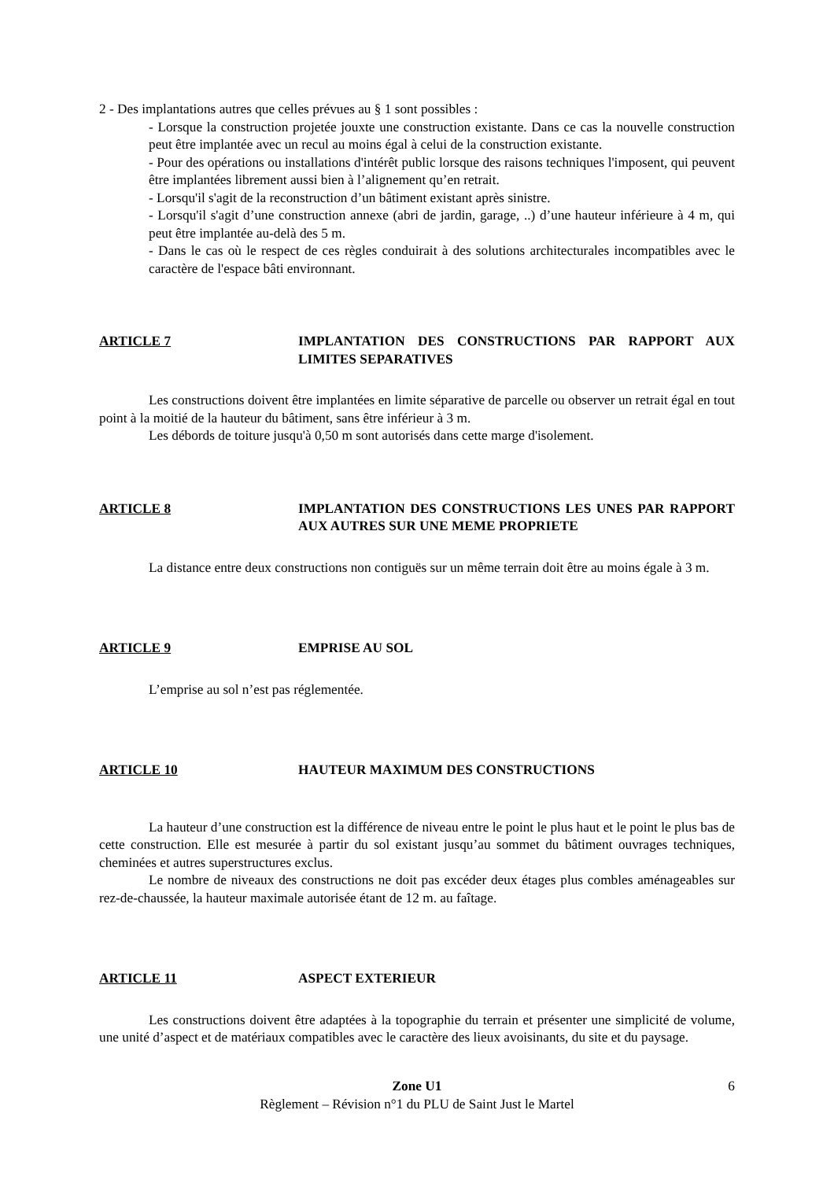2 - Des implantations autres que celles prévues au § 1 sont possibles :
- Lorsque la construction projetée jouxte une construction existante. Dans ce cas la nouvelle construction peut être implantée avec un recul au moins égal à celui de la construction existante.
- Pour des opérations ou installations d'intérêt public lorsque des raisons techniques l'imposent, qui peuvent être implantées librement aussi bien à l’alignement qu’en retrait.
- Lorsqu'il s'agit de la reconstruction d’un bâtiment existant après sinistre.
- Lorsqu'il s'agit d’une construction annexe (abri de jardin, garage, ..) d’une hauteur inférieure à 4 m, qui peut être implantée au-delà des 5 m.
- Dans le cas où le respect de ces règles conduirait à des solutions architecturales incompatibles avec le caractère de l'espace bâti environnant.
ARTICLE 7 IMPLANTATION DES CONSTRUCTIONS PAR RAPPORT AUX LIMITES SEPARATIVES
Les constructions doivent être implantées en limite séparative de parcelle ou observer un retrait égal en tout point à la moitié de la hauteur du bâtiment, sans être inférieur à 3 m.
Les débords de toiture jusqu'à 0,50 m sont autorisés dans cette marge d'isolement.
ARTICLE 8 IMPLANTATION DES CONSTRUCTIONS LES UNES PAR RAPPORT AUX AUTRES SUR UNE MEME PROPRIETE
La distance entre deux constructions non contiguës sur un même terrain doit être au moins égale à 3 m.
ARTICLE 9 EMPRISE AU SOL
L’emprise au sol n’est pas réglementée.
ARTICLE 10 HAUTEUR MAXIMUM DES CONSTRUCTIONS
La hauteur d’une construction est la différence de niveau entre le point le plus haut et le point le plus bas de cette construction. Elle est mesurée à partir du sol existant jusqu’au sommet du bâtiment ouvrages techniques, cheminées et autres superstructures exclus.
Le nombre de niveaux des constructions ne doit pas excéder deux étages plus combles aménageables sur rez-de-chaussée, la hauteur maximale autorisée étant de 12 m. au faîtage.
ARTICLE 11 ASPECT EXTERIEUR
Les constructions doivent être adaptées à la topographie du terrain et présenter une simplicité de volume, une unité d’aspect et de matériaux compatibles avec le caractère des lieux avoisinants, du site et du paysage.
Zone U1
Règlement – Révision n°1 du PLU de Saint Just le Martel
6